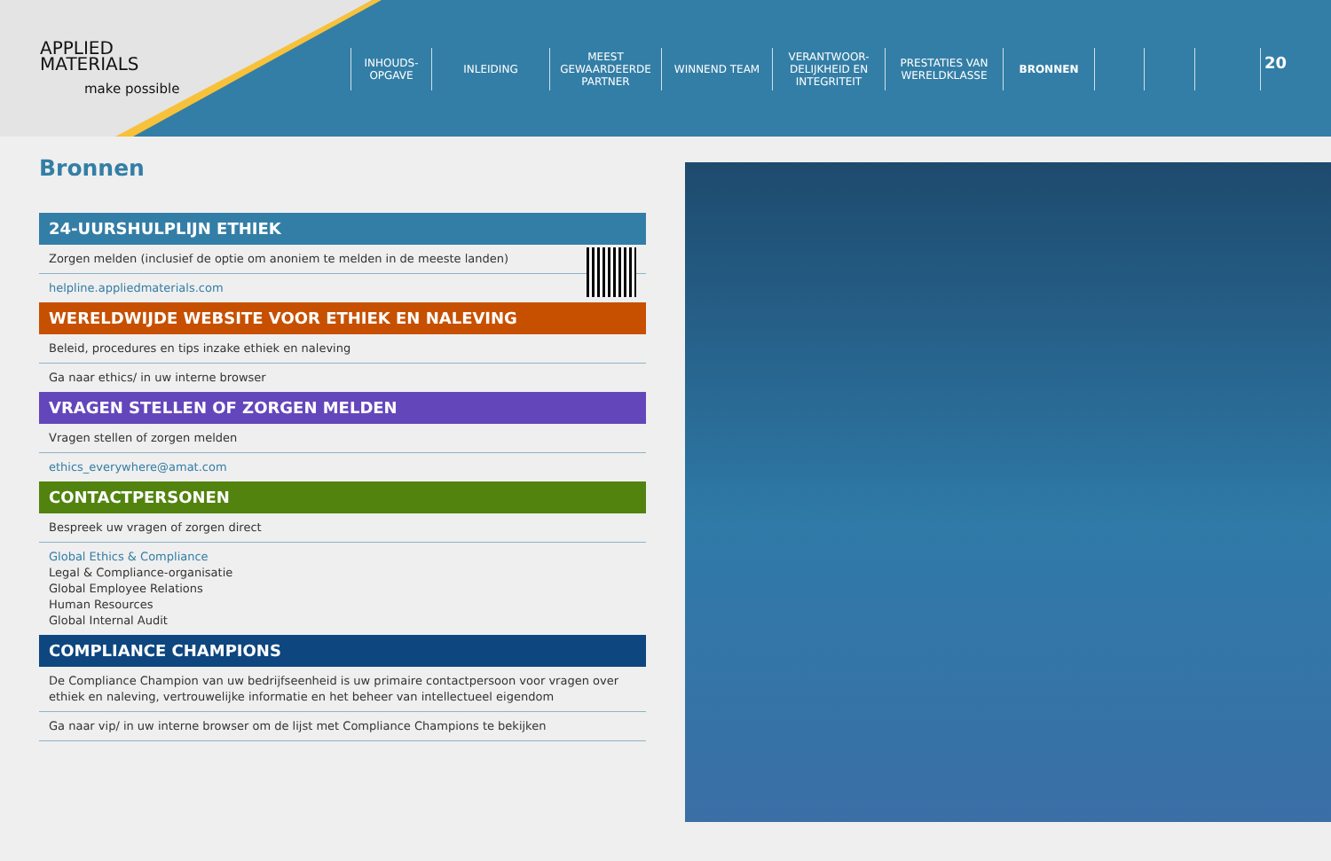APPLIED
MATERIALS
make possible
INHOUDS-
OPGAVE
INLEIDING MEEST GEWAARDEERDE PARTNER
WINNEND TEAM VERANTWOOR-DELIJKHEID EN INTEGRITEIT
PRESTATIES VAN WERELDKLASSE
BRONNEN
20
Bronnen
24-UURSHULPLIJN ETHIEK
Zorgen melden (inclusief de optie om anoniem te melden in de meeste landen)
helpline.appliedmaterials.com
WERELDWIJDE WEBSITE VOOR ETHIEK EN NALEVING
Beleid, procedures en tips inzake ethiek en naleving
Ga naar ethics/ in uw interne browser
VRAGEN STELLEN OF ZORGEN MELDEN
Vragen stellen of zorgen melden
ethics_everywhere@amat.com
CONTACTPERSONEN
Bespreek uw vragen of zorgen direct
Global Ethics & Compliance
Legal & Compliance-organisatie
Global Employee Relations
Human Resources
Global Internal Audit
COMPLIANCE CHAMPIONS
De Compliance Champion van uw bedrijfseenheid is uw primaire contactpersoon voor vragen over ethiek en naleving, vertrouwelijke informatie en het beheer van intellectueel eigendom
Ga naar vip/ in uw interne browser om de lijst met Compliance Champions te bekijken